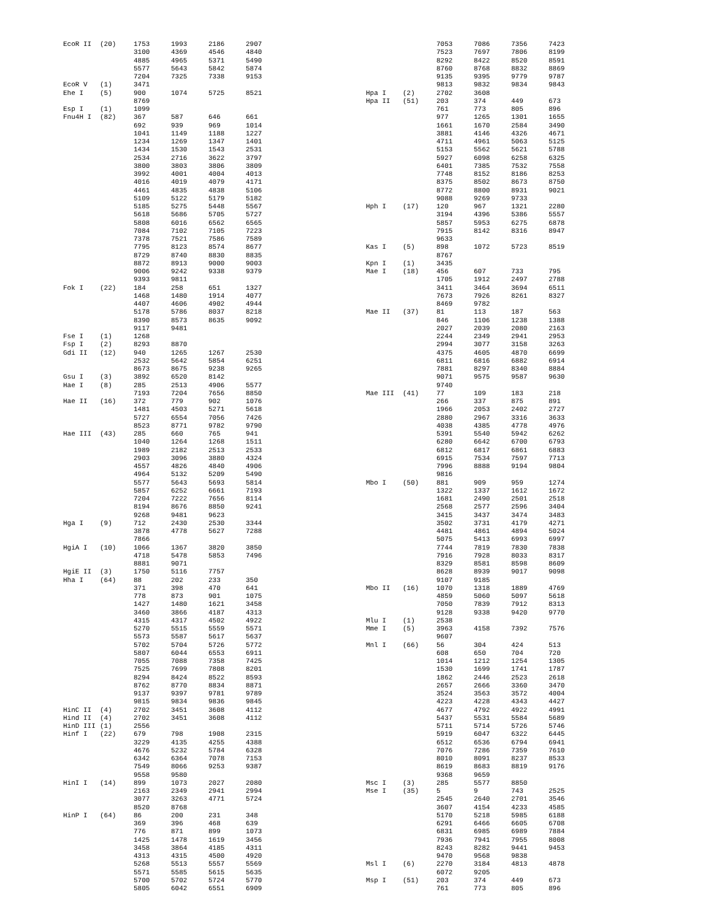| EcoR II | (20) | 1753 | 1993 | 2186 | 2907 |
| | | 3100 | 4369 | 4546 | 4840 |
| | | 4885 | 4965 | 5371 | 5490 |
| | | 5577 | 5643 | 5842 | 5874 |
| | | 7204 | 7325 | 7338 | 9153 |
| EcoR V | (1) | 3471 | | | |
| Ehe I | (5) | 900 | 1074 | 5725 | 8521 |
| | | 8769 | | | |
| Esp I | (1) | 1099 | | | |
| Fnu4H I | (82) | 367 | 587 | 646 | 661 |
| | | 692 | 939 | 969 | 1014 |
| | | 1041 | 1149 | 1188 | 1227 |
| | | 1234 | 1269 | 1347 | 1401 |
| | | 1434 | 1530 | 1543 | 2531 |
| | | 2534 | 2716 | 3622 | 3797 |
| | | 3800 | 3803 | 3806 | 3809 |
| | | 3992 | 4001 | 4004 | 4013 |
| | | 4016 | 4019 | 4079 | 4171 |
| | | 4461 | 4835 | 4838 | 5106 |
| | | 5109 | 5122 | 5179 | 5182 |
| | | 5185 | 5275 | 5448 | 5567 |
| | | 5618 | 5686 | 5705 | 5727 |
| | | 5808 | 6016 | 6562 | 6565 |
| | | 7084 | 7102 | 7105 | 7223 |
| | | 7378 | 7521 | 7586 | 7589 |
| | | 7795 | 8123 | 8574 | 8677 |
| | | 8729 | 8740 | 8830 | 8835 |
| | | 8872 | 8913 | 9000 | 9003 |
| | | 9006 | 9242 | 9338 | 9379 |
| | | 9393 | 9811 | | |
| Fok I | (22) | 184 | 258 | 651 | 1327 |
| | | 1468 | 1480 | 1914 | 4077 |
| | | 4407 | 4606 | 4902 | 4944 |
| | | 5178 | 5786 | 8037 | 8218 |
| | | 8390 | 8573 | 8635 | 9092 |
| | | 9117 | 9481 | | |
| Fse I | (1) | 1268 | | | |
| Fsp I | (2) | 8293 | 8870 | | |
| Gdi II | (12) | 940 | 1265 | 1267 | 2530 |
| | | 2532 | 5642 | 5854 | 6251 |
| | | 8673 | 8675 | 9238 | 9265 |
| Gsu I | (3) | 3892 | 6520 | 8142 | |
| Hae I | (8) | 285 | 2513 | 4906 | 5577 |
| | | 7193 | 7204 | 7656 | 8850 |
| Hae II | (16) | 372 | 779 | 902 | 1076 |
| | | 1481 | 4503 | 5271 | 5618 |
| | | 5727 | 6554 | 7056 | 7426 |
| | | 8523 | 8771 | 9782 | 9790 |
| Hae III | (43) | 285 | 660 | 765 | 941 |
| | | 1040 | 1264 | 1268 | 1511 |
| | | 1989 | 2182 | 2513 | 2533 |
| | | 2903 | 3096 | 3880 | 4324 |
| | | 4557 | 4826 | 4840 | 4906 |
| | | 4964 | 5132 | 5209 | 5490 |
| | | 5577 | 5643 | 5693 | 5814 |
| | | 5857 | 6252 | 6661 | 7193 |
| | | 7204 | 7222 | 7656 | 8114 |
| | | 8194 | 8676 | 8850 | 9241 |
| | | 9268 | 9481 | 9623 | |
| Hga I | (9) | 712 | 2430 | 2530 | 3344 |
| | | 3878 | 4778 | 5627 | 7288 |
| | | 7866 | | | |
| HgiA I | (10) | 1066 | 1367 | 3820 | 3850 |
| | | 4718 | 5478 | 5853 | 7496 |
| | | 8881 | 9071 | | |
| HgiE II | (3) | 1750 | 5116 | 7757 | |
| Hha I | (64) | 88 | 202 | 233 | 350 |
| | | 371 | 398 | 470 | 641 |
| | | 778 | 873 | 901 | 1075 |
| | | 1427 | 1480 | 1621 | 3458 |
| | | 3460 | 3866 | 4187 | 4313 |
| | | 4315 | 4317 | 4502 | 4922 |
| | | 5270 | 5515 | 5559 | 5571 |
| | | 5573 | 5587 | 5617 | 5637 |
| | | 5702 | 5704 | 5726 | 5772 |
| | | 5807 | 6044 | 6553 | 6911 |
| | | 7055 | 7088 | 7358 | 7425 |
| | | 7525 | 7699 | 7808 | 8201 |
| | | 8294 | 8424 | 8522 | 8593 |
| | | 8762 | 8770 | 8834 | 8871 |
| | | 9137 | 9397 | 9781 | 9789 |
| | | 9815 | 9834 | 9836 | 9845 |
| HinC II | (4) | 2702 | 3451 | 3608 | 4112 |
| Hind II | (4) | 2702 | 3451 | 3608 | 4112 |
| HinD III | (1) | 2556 | | | |
| Hinf I | (22) | 679 | 798 | 1908 | 2315 |
| | | 3229 | 4135 | 4255 | 4388 |
| | | 4676 | 5232 | 5784 | 6328 |
| | | 6342 | 6364 | 7078 | 7153 |
| | | 7549 | 8066 | 9253 | 9387 |
| | | 9558 | 9580 | | |
| HinI I | (14) | 899 | 1073 | 2027 | 2080 |
| | | 2163 | 2349 | 2941 | 2994 |
| | | 3077 | 3263 | 4771 | 5724 |
| | | 8520 | 8768 | | |
| HinP I | (64) | 86 | 200 | 231 | 348 |
| | | 369 | 396 | 468 | 639 |
| | | 776 | 871 | 899 | 1073 |
| | | 1425 | 1478 | 1619 | 3456 |
| | | 3458 | 3864 | 4185 | 4311 |
| | | 4313 | 4315 | 4500 | 4920 |
| | | 5268 | 5513 | 5557 | 5569 |
| | | 5571 | 5585 | 5615 | 5635 |
| | | 5700 | 5702 | 5724 | 5770 |
| | | 5805 | 6042 | 6551 | 6909 |
| | | 7053 | 7086 | 7356 | 7423 |
| | | 7523 | 7697 | 7806 | 8199 |
| | | 8292 | 8422 | 8520 | 8591 |
| | | 8760 | 8768 | 8832 | 8869 |
| | | 9135 | 9395 | 9779 | 9787 |
| | | 9813 | 9832 | 9834 | 9843 |
| Hpa I | (2) | 2702 | 3608 | | |
| Hpa II | (51) | 203 | 374 | 449 | 673 |
| | | 761 | 773 | 805 | 896 |
| | | 977 | 1265 | 1301 | 1655 |
| | | 1661 | 1670 | 2584 | 3490 |
| | | 3881 | 4146 | 4326 | 4671 |
| | | 4711 | 4961 | 5063 | 5125 |
| | | 5153 | 5562 | 5621 | 5788 |
| | | 5927 | 6098 | 6258 | 6325 |
| | | 6401 | 7385 | 7532 | 7558 |
| | | 7748 | 8152 | 8186 | 8253 |
| | | 8375 | 8502 | 8673 | 8750 |
| | | 8772 | 8800 | 8931 | 9021 |
| | | 9088 | 9269 | 9733 | |
| Hph I | (17) | 120 | 967 | 1321 | 2280 |
| | | 3194 | 4396 | 5386 | 5557 |
| | | 5857 | 5953 | 6275 | 6878 |
| | | 7915 | 8142 | 8316 | 8947 |
| | | 9633 | | | |
| Kas I | (5) | 898 | 1072 | 5723 | 8519 |
| | | 8767 | | | |
| Kpn I | (1) | 3435 | | | |
| Mae I | (18) | 456 | 607 | 733 | 795 |
| | | 1705 | 1912 | 2497 | 2788 |
| | | 3411 | 3464 | 3694 | 6511 |
| | | 7673 | 7926 | 8261 | 8327 |
| | | 8469 | 9782 | | |
| Mae II | (37) | 81 | 113 | 187 | 563 |
| | | 846 | 1106 | 1238 | 1388 |
| | | 2027 | 2039 | 2080 | 2163 |
| | | 2244 | 2349 | 2941 | 2953 |
| | | 2994 | 3077 | 3158 | 3263 |
| | | 4375 | 4605 | 4870 | 6699 |
| | | 6811 | 6816 | 6882 | 6914 |
| | | 7881 | 8297 | 8340 | 8884 |
| | | 9071 | 9575 | 9587 | 9630 |
| | | 9740 | | | |
| Mae III | (41) | 77 | 109 | 183 | 218 |
| | | 266 | 337 | 875 | 891 |
| | | 1966 | 2053 | 2402 | 2727 |
| | | 2880 | 2967 | 3316 | 3633 |
| | | 4038 | 4385 | 4778 | 4976 |
| | | 5391 | 5540 | 5942 | 6262 |
| | | 6280 | 6642 | 6700 | 6793 |
| | | 6812 | 6817 | 6861 | 6883 |
| | | 6915 | 7534 | 7597 | 7713 |
| | | 7996 | 8888 | 9194 | 9804 |
| | | 9816 | | | |
| Mbo I | (50) | 881 | 909 | 959 | 1274 |
| | | 1322 | 1337 | 1612 | 1672 |
| | | 1681 | 2490 | 2501 | 2518 |
| | | 2568 | 2577 | 2596 | 3404 |
| | | 3415 | 3437 | 3474 | 3483 |
| | | 3502 | 3731 | 4179 | 4271 |
| | | 4481 | 4861 | 4894 | 5024 |
| | | 5075 | 5413 | 6993 | 6997 |
| | | 7744 | 7819 | 7830 | 7838 |
| | | 7916 | 7928 | 8033 | 8317 |
| | | 8329 | 8581 | 8598 | 8609 |
| | | 8628 | 8939 | 9017 | 9098 |
| | | 9107 | 9185 | | |
| Mbo II | (16) | 1070 | 1318 | 1889 | 4769 |
| | | 4859 | 5060 | 5097 | 5618 |
| | | 7050 | 7839 | 7912 | 8313 |
| | | 9128 | 9338 | 9420 | 9770 |
| Mlu I | (1) | 2538 | | | |
| Mme I | (5) | 3963 | 4158 | 7392 | 7576 |
| | | 9607 | | | |
| Mnl I | (66) | 56 | 304 | 424 | 513 |
| | | 608 | 650 | 704 | 720 |
| | | 1014 | 1212 | 1254 | 1305 |
| | | 1530 | 1699 | 1741 | 1787 |
| | | 1862 | 2446 | 2523 | 2618 |
| | | 2657 | 2666 | 3360 | 3470 |
| | | 3524 | 3563 | 3572 | 4004 |
| | | 4223 | 4228 | 4343 | 4427 |
| | | 4677 | 4792 | 4922 | 4991 |
| | | 5437 | 5531 | 5584 | 5689 |
| | | 5711 | 5714 | 5726 | 5746 |
| | | 5919 | 6047 | 6322 | 6445 |
| | | 6512 | 6536 | 6794 | 6941 |
| | | 7076 | 7286 | 7359 | 7610 |
| | | 8010 | 8091 | 8237 | 8533 |
| | | 8619 | 8683 | 8819 | 9176 |
| | | 9368 | 9659 | | |
| Msc I | (3) | 285 | 5577 | 8850 | |
| Mse I | (35) | 5 | 9 | 743 | 2525 |
| | | 2545 | 2640 | 2701 | 3546 |
| | | 3607 | 4154 | 4233 | 4585 |
| | | 5170 | 5218 | 5985 | 6188 |
| | | 6291 | 6466 | 6605 | 6708 |
| | | 6831 | 6985 | 6989 | 7884 |
| | | 7936 | 7941 | 7955 | 8008 |
| | | 8243 | 8282 | 9441 | 9453 |
| | | 9470 | 9568 | 9838 | |
| Msl I | (6) | 2270 | 3184 | 4813 | 4878 |
| | | 6072 | 9205 | | |
| Msp I | (51) | 203 | 374 | 449 | 673 |
| | | 761 | 773 | 805 | 896 |